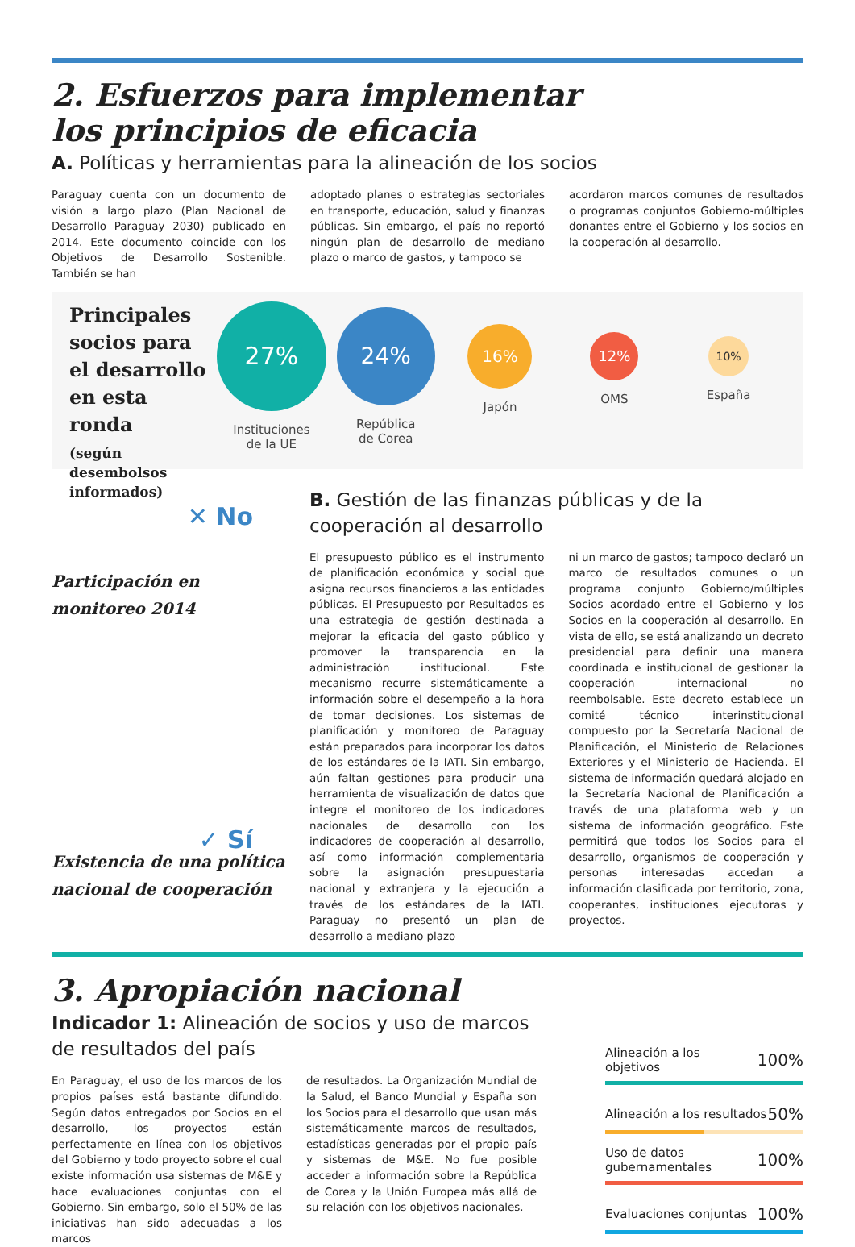2. Esfuerzos para implementar
los principios de eficacia
A. Políticas y herramientas para la alineación de los socios
Paraguay cuenta con un documento de visión a largo plazo (Plan Nacional de Desarrollo Paraguay 2030) publicado en 2014. Este documento coincide con los Objetivos de Desarrollo Sostenible. También se han
adoptado planes o estrategias sectoriales en transporte, educación, salud y finanzas públicas. Sin embargo, el país no reportó ningún plan de desarrollo de mediano plazo o marco de gastos, y tampoco se
acordaron marcos comunes de resultados o programas conjuntos Gobierno-múltiples donantes entre el Gobierno y los socios en la cooperación al desarrollo.
Principales socios para el desarrollo en esta ronda
(según desembolsos informados)
27%
Instituciones
de la UE
24%
República
de Corea
16%
Japón
12%
OMS
10%
España
✕ No
Participación en
monitoreo 2014
✓ Sí
Existencia de una política
nacional de cooperación
B. Gestión de las finanzas públicas y de la cooperación al desarrollo
El presupuesto público es el instrumento de planificación económica y social que asigna recursos financieros a las entidades públicas. El Presupuesto por Resultados es una estrategia de gestión destinada a mejorar la eficacia del gasto público y promover la transparencia en la administración institucional. Este mecanismo recurre sistemáticamente a información sobre el desempeño a la hora de tomar decisiones. Los sistemas de planificación y monitoreo de Paraguay están preparados para incorporar los datos de los estándares de la IATI. Sin embargo, aún faltan gestiones para producir una herramienta de visualización de datos que integre el monitoreo de los indicadores nacionales de desarrollo con los indicadores de cooperación al desarrollo, así como información complementaria sobre la asignación presupuestaria nacional y extranjera y la ejecución a través de los estándares de la IATI. Paraguay no presentó un plan de desarrollo a mediano plazo
ni un marco de gastos; tampoco declaró un marco de resultados comunes o un programa conjunto Gobierno/múltiples Socios acordado entre el Gobierno y los Socios en la cooperación al desarrollo. En vista de ello, se está analizando un decreto presidencial para definir una manera coordinada e institucional de gestionar la cooperación internacional no reembolsable. Este decreto establece un comité técnico interinstitucional compuesto por la Secretaría Nacional de Planificación, el Ministerio de Relaciones Exteriores y el Ministerio de Hacienda. El sistema de información quedará alojado en la Secretaría Nacional de Planificación a través de una plataforma web y un sistema de información geográfico. Este permitirá que todos los Socios para el desarrollo, organismos de cooperación y personas interesadas accedan a información clasificada por territorio, zona, cooperantes, instituciones ejecutoras y proyectos.
3. Apropiación nacional
Indicador 1: Alineación de socios y uso de marcos de resultados del país
En Paraguay, el uso de los marcos de los propios países está bastante difundido. Según datos entregados por Socios en el desarrollo, los proyectos están perfectamente en línea con los objetivos del Gobierno y todo proyecto sobre el cual existe información usa sistemas de M&E y hace evaluaciones conjuntas con el Gobierno. Sin embargo, solo el 50% de las iniciativas han sido adecuadas a los marcos
de resultados. La Organización Mundial de la Salud, el Banco Mundial y España son los Socios para el desarrollo que usan más sistemáticamente marcos de resultados, estadísticas generadas por el propio país y sistemas de M&E. No fue posible acceder a información sobre la República de Corea y la Unión Europea más allá de su relación con los objetivos nacionales.
Alineación a los objetivos 100%
Alineación a los resultados 50%
Uso de datos
gubernamentales 100%
Evaluaciones conjuntas 100%